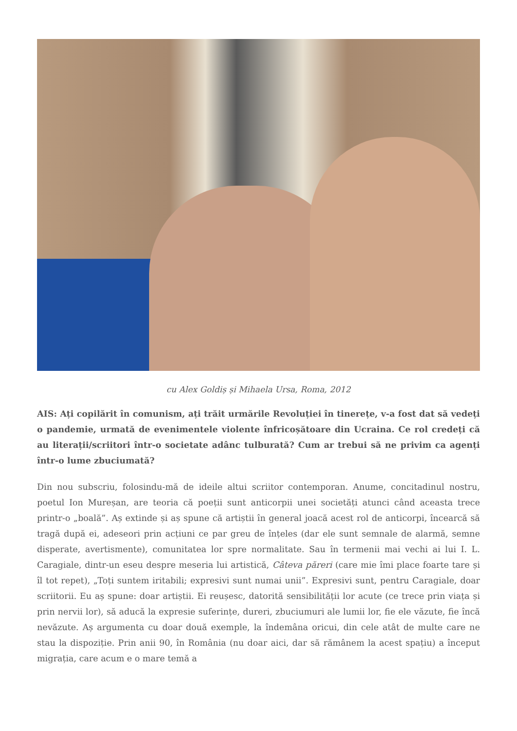cu Alex Goldiș și Mihaela Ursa, Roma, 2012
AIS: Ați copilărit în comunism, ați trăit urmările Revoluției în tinerețe, v-a fost dat să vedeți o pandemie, urmată de evenimentele violente înfricoșătoare din Ucraina. Ce rol credeți că au literații/scriitori într-o societate adânc tulburată? Cum ar trebui să ne privim ca agenți într-o lume zbuciumată?
Din nou subscriu, folosindu-mă de ideile altui scriitor contemporan. Anume, concitadinul nostru, poetul Ion Mureșan, are teoria că poeții sunt anticorpii unei societăți atunci când aceasta trece printr-o „boală”. Aș extinde și aș spune că artiștii în general joacă acest rol de anticorpi, încearcă să tragă după ei, adeseori prin acțiuni ce par greu de înțeles (dar ele sunt semnale de alarmă, semne disperate, avertismente), comunitatea lor spre normalitate. Sau în termenii mai vechi ai lui I. L. Caragiale, dintr-un eseu despre meseria lui artistică, Câteva păreri (care mie îmi place foarte tare și îl tot repet), „Toți suntem iritabili; expresivi sunt numai unii”. Expresivi sunt, pentru Caragiale, doar scriitorii. Eu aș spune: doar artiștii. Ei reușesc, datorită sensibilității lor acute (ce trece prin viața și prin nervii lor), să aducă la expresie suferințe, dureri, zbuciumuri ale lumii lor, fie ele văzute, fie încă nevăzute. Aș argumenta cu doar două exemple, la îndemâna oricui, din cele atât de multe care ne stau la dispoziție. Prin anii 90, în România (nu doar aici, dar să rămânem la acest spațiu) a început migrația, care acum e o mare temă a